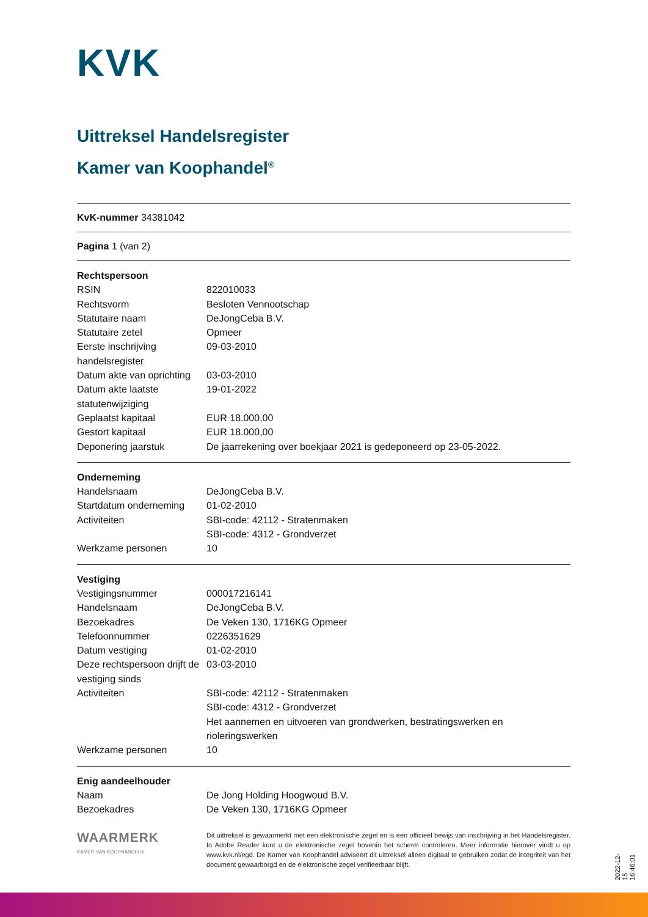KVK
Uittreksel Handelsregister
Kamer van Koophandel<sup>®</sup>
KvK-nummer 34381042
Pagina 1 (van 2)
Rechtspersoon
| RSIN | 822010033 |
| Rechtsvorm | Besloten Vennootschap |
| Statutaire naam | DeJongCeba B.V. |
| Statutaire zetel | Opmeer |
| Eerste inschrijving handelsregister | 09-03-2010 |
| Datum akte van oprichting | 03-03-2010 |
| Datum akte laatste statutenwijziging | 19-01-2022 |
| Geplaatst kapitaal | EUR 18.000,00 |
| Gestort kapitaal | EUR 18.000,00 |
| Deponering jaarstuk | De jaarrekening over boekjaar 2021 is gedeponeerd op 23-05-2022. |
Onderneming
| Handelsnaam | DeJongCeba B.V. |
| Startdatum onderneming | 01-02-2010 |
| Activiteiten | SBI-code: 42112 - Stratenmaken SBI-code: 4312 - Grondverzet |
| Werkzame personen | 10 |
Vestiging
| Vestigingsnummer | 000017216141 |
| Handelsnaam | DeJongCeba B.V. |
| Bezoekadres | De Veken 130, 1716KG Opmeer |
| Telefoonnummer | 0226351629 |
| Datum vestiging | 01-02-2010 |
| Deze rechtspersoon drijft de vestiging sinds | 03-03-2010 |
| Activiteiten | SBI-code: 42112 - Stratenmaken SBI-code: 4312 - Grondverzet Het aannemen en uitvoeren van grondwerken, bestratingswerken en rioleringswerken |
| Werkzame personen | 10 |
Enig aandeelhouder
| Naam | De Jong Holding Hoogwoud B.V. |
| Bezoekadres | De Veken 130, 1716KG Opmeer |
WAARMERK
KAMER VAN KOOPHANDEL®
Dit uittreksel is gewaarmerkt met een elektronische zegel en is een officieel bewijs van inschrijving in het Handelsregister. In Adobe Reader kunt u de elektronische zegel bovenin het scherm controleren. Meer informatie hierover vindt u op www.kvk.nl/egd. De Kamer van Koophandel adviseert dit uittreksel alleen digitaal te gebruiken zodat de integriteit van het document gewaarborgd en de elektronische zegel verifieerbaar blijft.
2022-12-15 16:46:01